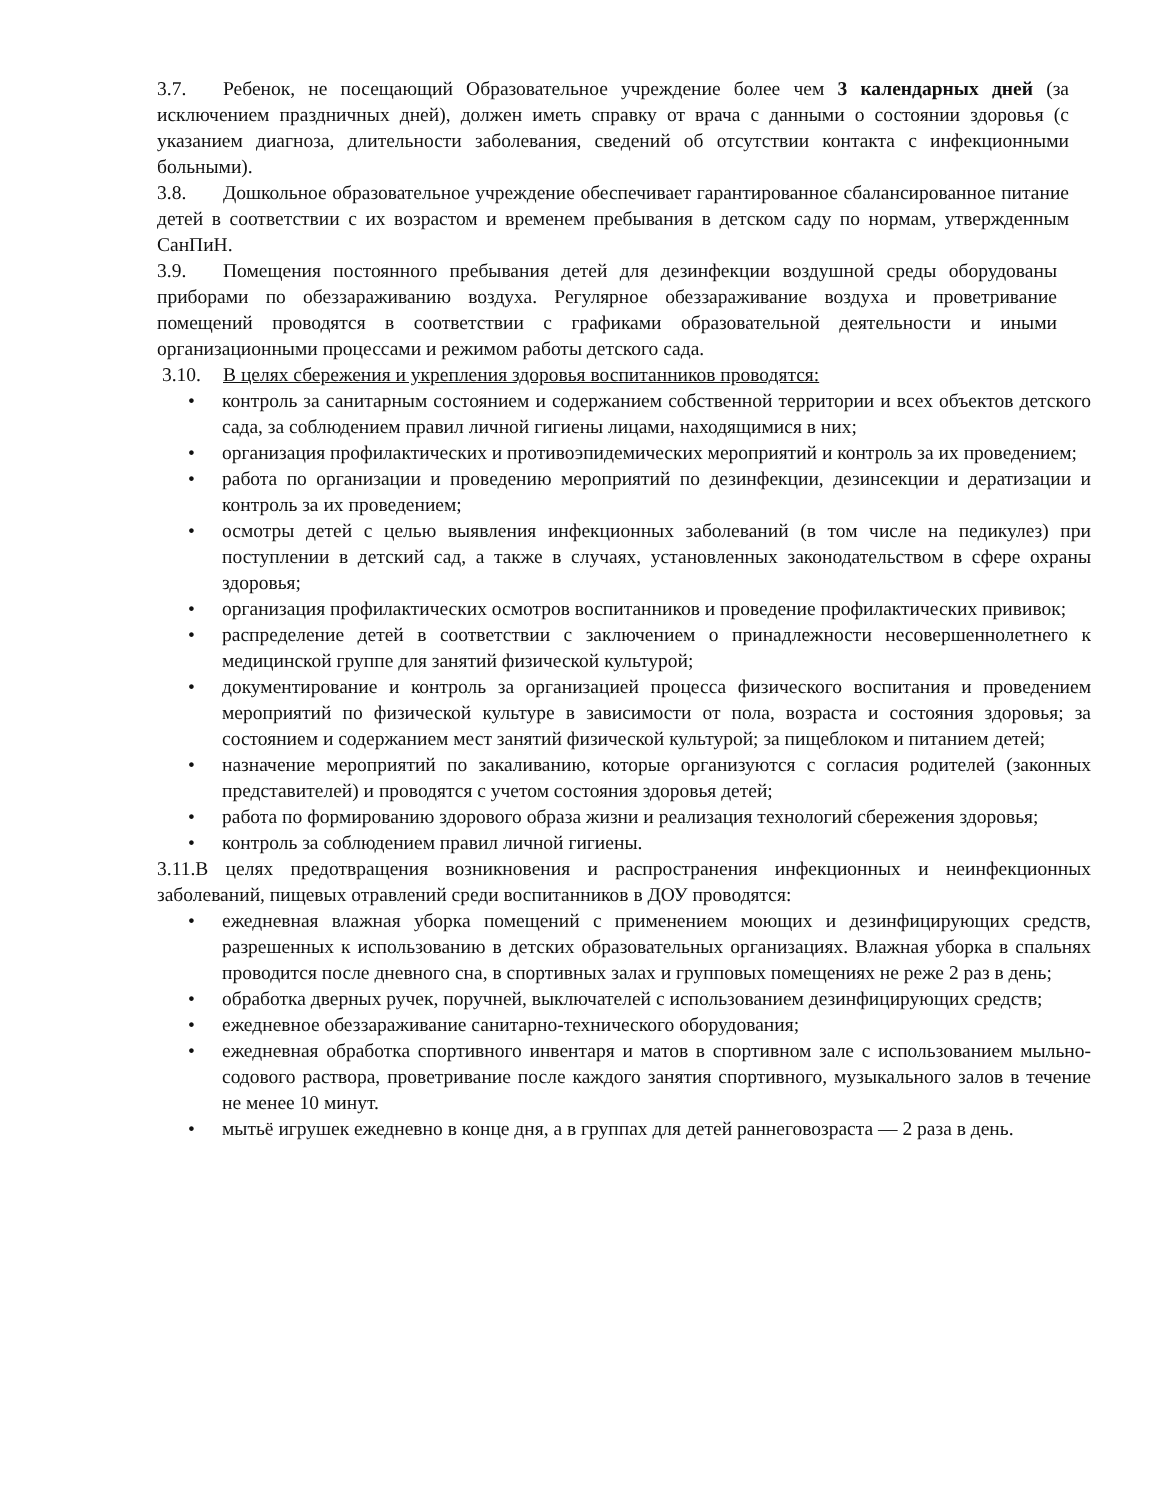3.7. Ребенок, не посещающий Образовательное учреждение более чем 3 календарных дней (за исключением праздничных дней), должен иметь справку от врача с данными о состоянии здоровья (с указанием диагноза, длительности заболевания, сведений об отсутствии контакта с инфекционными больными).
3.8. Дошкольное образовательное учреждение обеспечивает гарантированное сбалансированное питание детей в соответствии с их возрастом и временем пребывания в детском саду по нормам, утвержденным СанПиН.
3.9. Помещения постоянного пребывания детей для дезинфекции воздушной среды оборудованы приборами по обеззараживанию воздуха. Регулярное обеззараживание воздуха и проветривание помещений проводятся в соответствии с графиками образовательной деятельности и иными организационными процессами и режимом работы детского сада.
3.10. В целях сбережения и укрепления здоровья воспитанников проводятся:
• контроль за санитарным состоянием и содержанием собственной территории и всех объектов детского сада, за соблюдением правил личной гигиены лицами, находящимися в них;
• организация профилактических и противоэпидемических мероприятий и контроль за их проведением;
• работа по организации и проведению мероприятий по дезинфекции, дезинсекции и дератизации и контроль за их проведением;
• осмотры детей с целью выявления инфекционных заболеваний (в том числе на педикулез) при поступлении в детский сад, а также в случаях, установленных законодательством в сфере охраны здоровья;
• организация профилактических осмотров воспитанников и проведение профилактических прививок;
• распределение детей в соответствии с заключением о принадлежности несовершеннолетнего к медицинской группе для занятий физической культурой;
• документирование и контроль за организацией процесса физического воспитания и проведением мероприятий по физической культуре в зависимости от пола, возраста и состояния здоровья; за состоянием и содержанием мест занятий физической культурой; за пищеблоком и питанием детей;
• назначение мероприятий по закаливанию, которые организуются с согласия родителей (законных представителей) и проводятся с учетом состояния здоровья детей;
• работа по формированию здорового образа жизни и реализация технологий сбережения здоровья;
• контроль за соблюдением правил личной гигиены.
3.11.В целях предотвращения возникновения и распространения инфекционных и неинфекционных заболеваний, пищевых отравлений среди воспитанников в ДОУ проводятся:
• ежедневная влажная уборка помещений с применением моющих и дезинфицирующих средств, разрешенных к использованию в детских образовательных организациях. Влажная уборка в спальнях проводится после дневного сна, в спортивных залах и групповых помещениях не реже 2 раз в день;
• обработка дверных ручек, поручней, выключателей с использованием дезинфицирующих средств;
• ежедневное обеззараживание санитарно-технического оборудования;
• ежедневная обработка спортивного инвентаря и матов в спортивном зале с использованием мыльно-содового раствора, проветривание после каждого занятия спортивного, музыкального залов в течение не менее 10 минут.
• мытьё игрушек ежедневно в конце дня, а в группах для детей раннеговозраста — 2 раза в день.